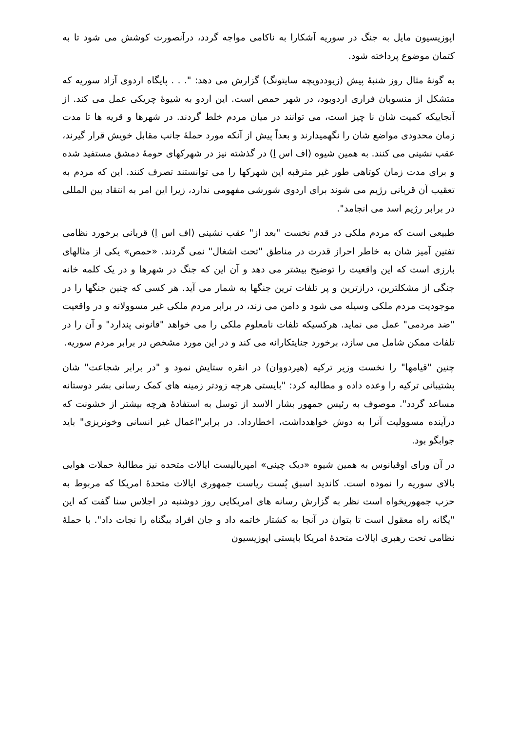اپوزیسیون مایل به جنگ در سوریه آشکارا به ناکامی مواجه گردد، درآنصورت کوشش می شود تا به کتمان موضوع پرداخته شود.
به گونهٔ مثال روز شنبهٔ پیش (زیوددویچه سایتونگ) گزارش می دهد: ". . . پایگاه اردوی آزاد سوریه که متشکل از منسوبان فراری اردوبود، در شهر حمص است. این اردو به شیوهٔ چریکی عمل می کند. از آنجاییکه کمیت شان نا چیز است، می توانند در میان مردم خلط گردند. در شهرها و قریه ها تا مدت زمان محدودی مواضع شان را نگهمیدارند و بعداً پیش از آنکه مورد حملهٔ جانب مقابل خویش قرار گیرند، عقب نشینی می کنند. به همین شیوه (اف اس اِ) در گذشته نیز در شهرکهای حومهٔ دمشق مستفید شده و برای مدت زمان کوتاهی طور غیر مترقبه این شهرکها را می توانستند تصرف کنند. این که مردم به تعقیب آن قربانی رژیم می شوند برای اردوی شورشی مفهومی ندارد، زیرا این امر به انتقاد بین المللی در برابر رژیم اسد می انجامد".
طبیعی است که مردم ملکی در قدم نخست "بعد از" عقب نشینی (اف اس اِ) قربانی برخورد نظامی تفتین آمیز شان به خاطر احراز قدرت در مناطق "تحت اشغال" نمی گردند. «حمص» یکی از مثالهای بارزی است که این واقعیت را توضیح بیشتر می دهد و آن این که جنگ در شهرها و در یک کلمه خانه جنگی از مشکلترین، درازترین و پر تلفات ترین جنگها به شمار می آید. هر کسی که چنین جنگها را در موجودیت مردم ملکی وسیله می شود و دامن می زند، در برابر مردم ملکی غیر مسوولانه و در واقعیت "ضد مردمی" عمل می نماید. هرکسیکه تلفات نامعلوم ملکی را می خواهد "قانونی پندارد" و آن را در تلفات ممکن شامل می سازد، برخورد جنایتکارانه می کند و در این مورد مشخص در برابر مردم سوریه.
چنین "قیامها" را نخست وزیر ترکیه (هیردووان) در انقره ستایش نمود و "در برابر شجاعت" شان پشتیبانی ترکیه را وعده داده و مطالبه کرد: "بایستی هرچه زودتر زمینه های کمک رسانی بشر دوستانه مساعد گردد". موصوف به رئیس جمهور بشار الاسد از توسل به استفادهٔ هرچه بیشتر از خشونت که درآینده مسوولیت آنرا به دوش خواهدداشت، اخطارداد. در برابر"اعمال غیر انسانی وخونریزی" باید جوابگو بود.
در آن ورای اوقیانوس به همین شیوه «دیک چینی» امپریالیست ایالات متحده نیز مطالبهٔ حملات هوایی بالای سوریه را نموده است. کاندید اسبق پُست ریاست جمهوری ایالات متحدهٔ امریکا که مربوط به حزب جمهوریخواه است نظر به گزارش رسانه های امریکایی روز دوشنبه در اجلاس سنا گفت که این "یگانه راه معقول است تا بتوان در آنجا به کشتار خاتمه داد و جان افراد بیگناه را نجات داد". با حملهٔ نظامی تحت رهبری ایالات متحدهٔ امریکا بایستی اپوزیسیون